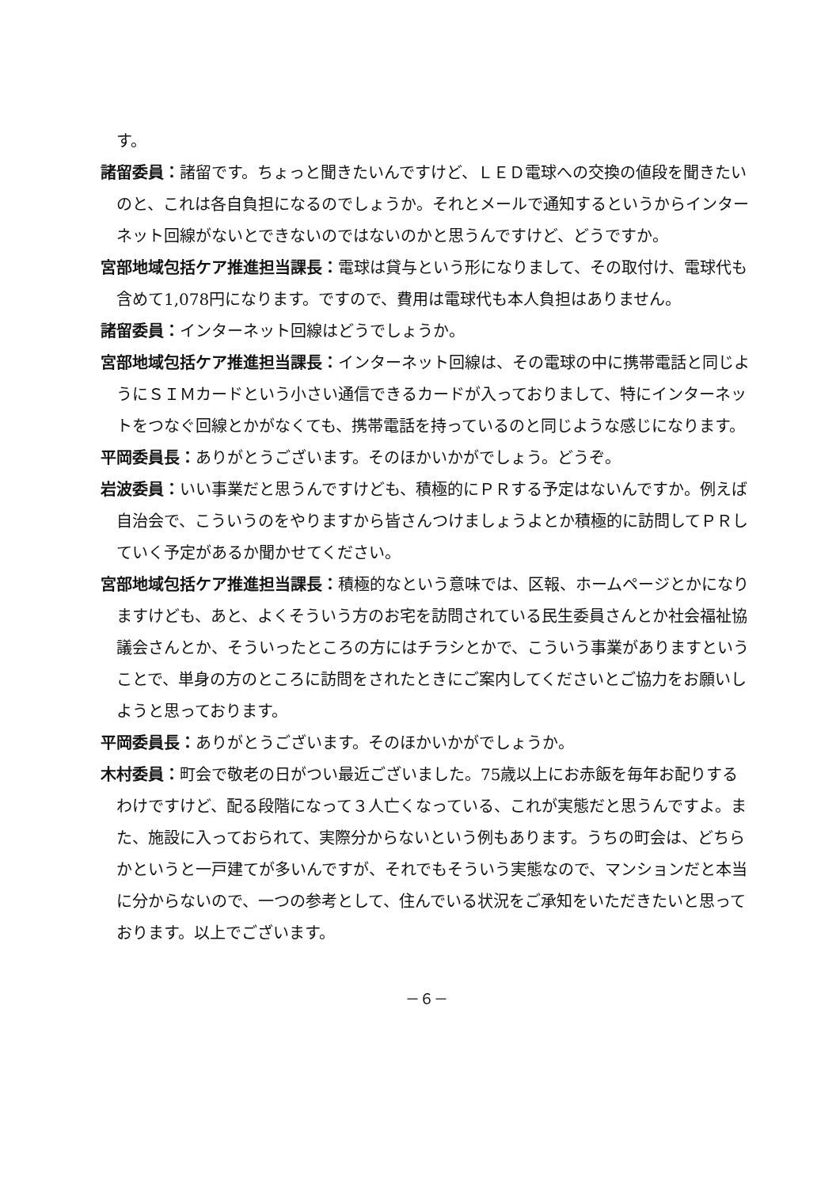す。
諸留委員：諸留です。ちょっと聞きたいんですけど、ＬＥＤ電球への交換の値段を聞きたいのと、これは各自負担になるのでしょうか。それとメールで通知するというからインターネット回線がないとできないのではないのかと思うんですけど、どうですか。
宮部地域包括ケア推進担当課長：電球は貸与という形になりまして、その取付け、電球代も含めて1,078円になります。ですので、費用は電球代も本人負担はありません。
諸留委員：インターネット回線はどうでしょうか。
宮部地域包括ケア推進担当課長：インターネット回線は、その電球の中に携帯電話と同じようにＳＩＭカードという小さい通信できるカードが入っておりまして、特にインターネットをつなぐ回線とかがなくても、携帯電話を持っているのと同じような感じになります。
平岡委員長：ありがとうございます。そのほかいかがでしょう。どうぞ。
岩波委員：いい事業だと思うんですけども、積極的にＰＲする予定はないんですか。例えば自治会で、こういうのをやりますから皆さんつけましょうよとか積極的に訪問してＰＲしていく予定があるか聞かせてください。
宮部地域包括ケア推進担当課長：積極的なという意味では、区報、ホームページとかになりますけども、あと、よくそういう方のお宅を訪問されている民生委員さんとか社会福祉協議会さんとか、そういったところの方にはチラシとかで、こういう事業がありますということで、単身の方のところに訪問をされたときにご案内してくださいとご協力をお願いしようと思っております。
平岡委員長：ありがとうございます。そのほかいかがでしょうか。
木村委員：町会で敬老の日がつい最近ございました。75歳以上にお赤飯を毎年お配りするわけですけど、配る段階になって３人亡くなっている、これが実態だと思うんですよ。また、施設に入っておられて、実際分からないという例もあります。うちの町会は、どちらかというと一戸建てが多いんですが、それでもそういう実態なので、マンションだと本当に分からないので、一つの参考として、住んでいる状況をご承知をいただきたいと思っております。以上でございます。
－６－